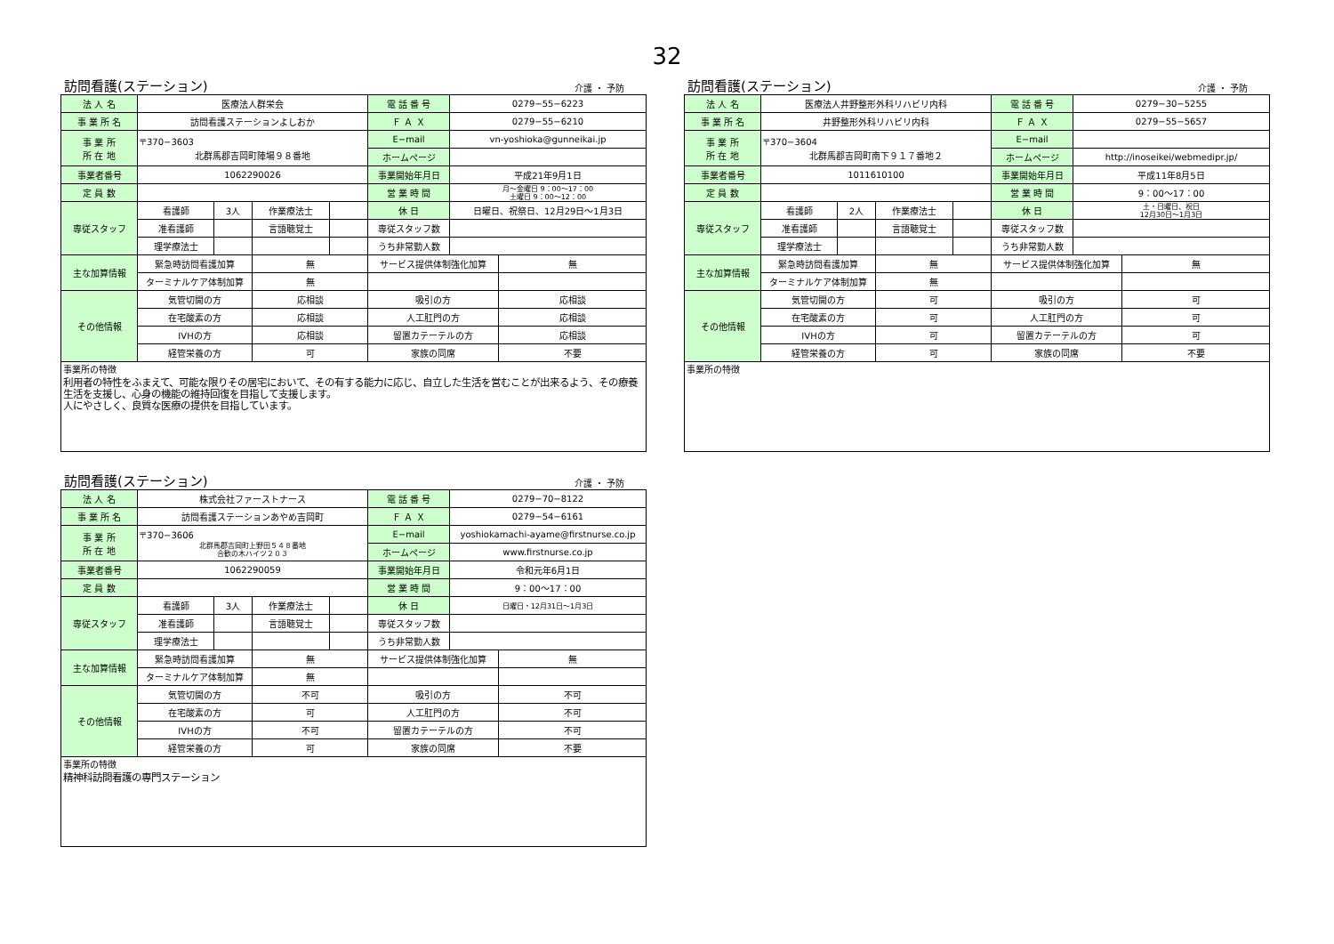32
訪問看護(ステーション) 介護 ・ 予防
| 法 人 名 | 医療法人群栄会 | | | | 電 話 番 号 | 0279−55−6223 | |
| 事 業 所 名 | 訪問看護ステーションよしおか | | | | Ｆ Ａ Ｘ | 0279−55−6210 | |
| 事 業 所 所 在 地 | 〒370−3603 北群馬郡吉岡町陣場９８番地 | | | | E−mail | vn-yoshioka@gunneikai.jp | |
| | | | | | ホームページ | | |
| 事業者番号 | 1062290026 | | | | 事業開始年月日 | 平成21年9月1日 | |
| 定 員 数 | | | | | 営 業 時 間 | 月〜金曜日 9：00〜17：00 土曜日 9：00〜12：00 | |
| 専従スタッフ | 看護師 | 3人 | 作業療法士 | | 休 日 | 日曜日、祝祭日、12月29日〜1月3日 | |
| | 准看護師 | | 言語聴覚士 | | 専従スタッフ数 | | |
| | 理学療法士 | | | | うち非常勤人数 | | |
| 主な加算情報 | 緊急時訪問看護加算 | | 無 | | サービス提供体制強化加算 | | 無 |
| | ターミナルケア体制加算 | | 無 | | | | |
| その他情報 | 気管切開の方 | | 応相談 | | 吸引の方 | | 応相談 |
| | 在宅酸素の方 | | 応相談 | | 人工肛門の方 | | 応相談 |
| | IVHの方 | | 応相談 | | 留置カテーテルの方 | | 応相談 |
| | 経管栄養の方 | | 可 | | 家族の同席 | | 不要 |
| 事業所の特徴 利用者の特性をふまえて、可能な限りその居宅において、その有する能力に応じ、自立した生活を営むことが出来るよう、その療養生活を支援し、心身の機能の維持回復を目指して支援します。 人にやさしく、良質な医療の提供を目指しています。 | | | | | | | |
訪問看護(ステーション) 介護 ・ 予防
| 法 人 名 | 医療法人井野整形外科リハビリ内科 | | | | 電 話 番 号 | 0279−30−5255 | |
| 事 業 所 名 | 井野整形外科リハビリ内科 | | | | Ｆ Ａ Ｘ | 0279−55−5657 | |
| 事 業 所 所 在 地 | 〒370−3604 北群馬郡吉岡町南下９１７番地２ | | | | E−mail | | |
| | | | | | ホームページ | http://inoseikei/webmedipr.jp/ | |
| 事業者番号 | 1011610100 | | | | 事業開始年月日 | 平成11年8月5日 | |
| 定 員 数 | | | | | 営 業 時 間 | 9：00〜17：00 | |
| 専従スタッフ | 看護師 | 2人 | 作業療法士 | | 休 日 | 土・日曜日、祝日 12月30日〜1月3日 | |
| | 准看護師 | | 言語聴覚士 | | 専従スタッフ数 | | |
| | 理学療法士 | | | | うち非常勤人数 | | |
| 主な加算情報 | 緊急時訪問看護加算 | | 無 | | サービス提供体制強化加算 | | 無 |
| | ターミナルケア体制加算 | | 無 | | | | |
| その他情報 | 気管切開の方 | | 可 | | 吸引の方 | | 可 |
| | 在宅酸素の方 | | 可 | | 人工肛門の方 | | 可 |
| | IVHの方 | | 可 | | 留置カテーテルの方 | | 可 |
| | 経管栄養の方 | | 可 | | 家族の同席 | | 不要 |
| 事業所の特徴 | | | | | | | |
訪問看護(ステーション) 介護 ・ 予防
| 法 人 名 | 株式会社ファーストナース | | | | 電 話 番 号 | 0279−70−8122 | |
| 事 業 所 名 | 訪問看護ステーションあやめ吉岡町 | | | | Ｆ Ａ Ｘ | 0279−54−6161 | |
| 事 業 所 所 在 地 | 〒370−3606 北群馬郡吉岡町上野田５４８番地 合歓の木ハイツ２０３ | | | | E−mail | yoshiokamachi-ayame@firstnurse.co.jp | |
| | | | | | ホームページ | www.firstnurse.co.jp | |
| 事業者番号 | 1062290059 | | | | 事業開始年月日 | 令和元年6月1日 | |
| 定 員 数 | | | | | 営 業 時 間 | 9：00〜17：00 | |
| 専従スタッフ | 看護師 | 3人 | 作業療法士 | | 休 日 | 日曜日・12月31日〜1月3日 | |
| | 准看護師 | | 言語聴覚士 | | 専従スタッフ数 | | |
| | 理学療法士 | | | | うち非常勤人数 | | |
| 主な加算情報 | 緊急時訪問看護加算 | | 無 | | サービス提供体制強化加算 | | 無 |
| | ターミナルケア体制加算 | | 無 | | | | |
| その他情報 | 気管切開の方 | | 不可 | | 吸引の方 | | 不可 |
| | 在宅酸素の方 | | 可 | | 人工肛門の方 | | 不可 |
| | IVHの方 | | 不可 | | 留置カテーテルの方 | | 不可 |
| | 経管栄養の方 | | 可 | | 家族の同席 | | 不要 |
| 事業所の特徴 精神科訪問看護の専門ステーション | | | | | | | |